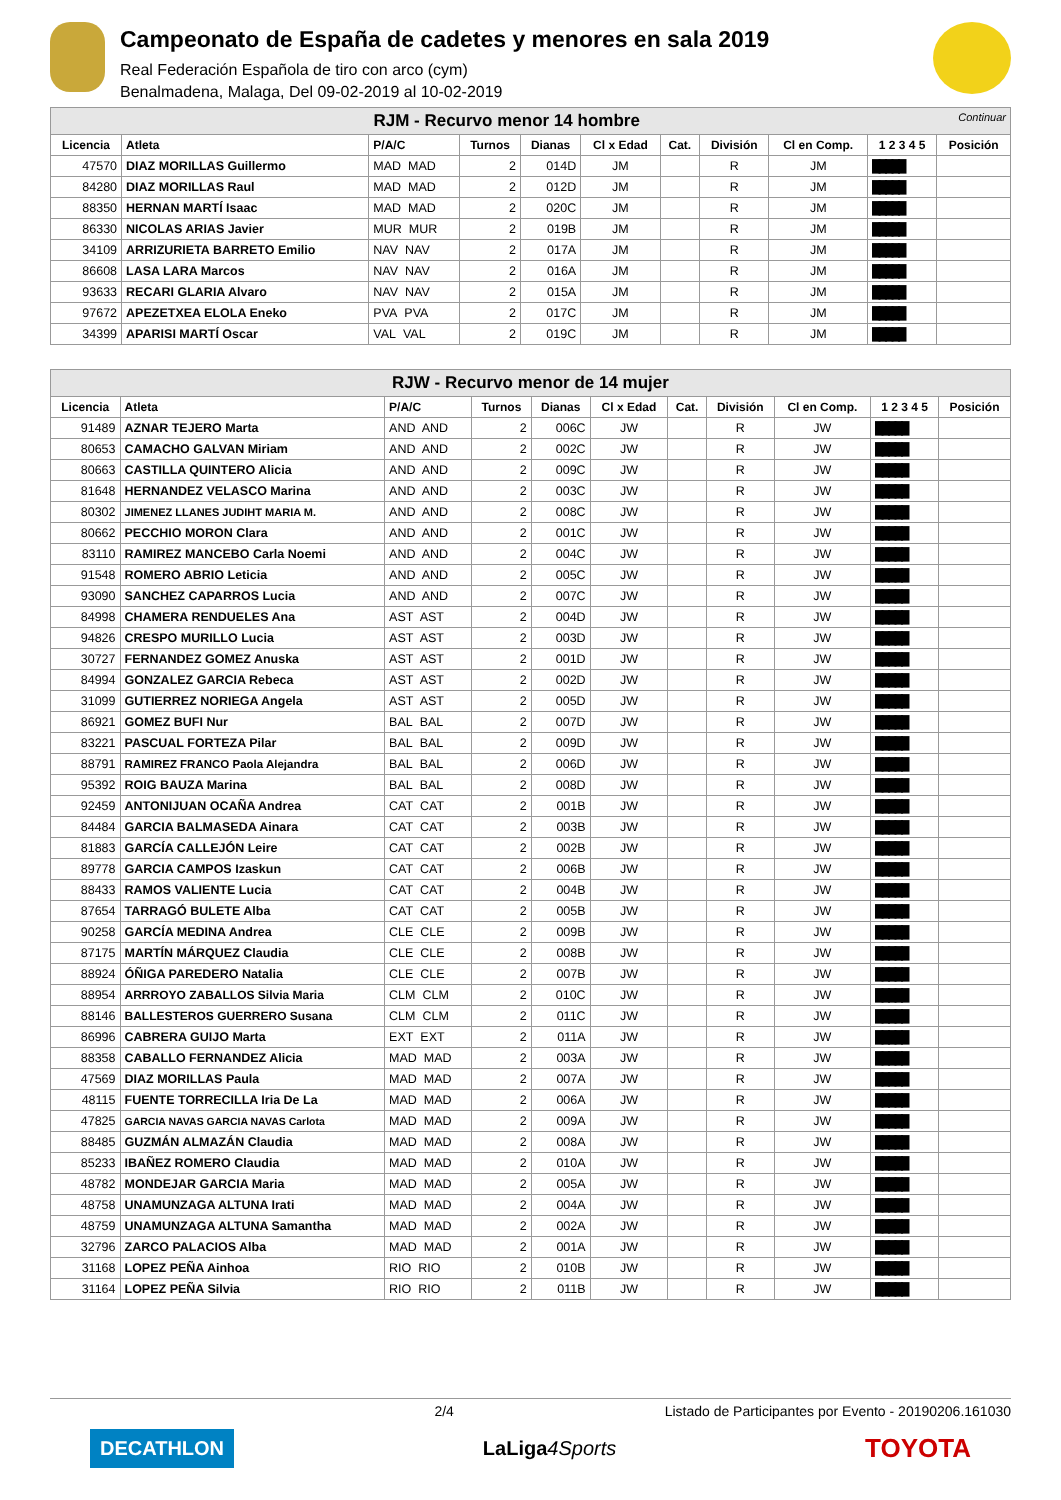Campeonato de España de cadetes y menores en sala 2019
Real Federación Española de tiro con arco (cym)
Benalmadena, Malaga, Del 09-02-2019 al 10-02-2019
| RJM - Recurvo menor 14 hombre Continuar | | | | | | | | | | |
| Licencia | Atleta | P/A/C | Turnos | Dianas | Cl x Edad | Cat. | División | Cl en Comp. | 1 2 3 4 5 | Posición |
| 47570 | DIAZ MORILLAS Guillermo | MAD MAD | 2 | 014D | JM | | R | JM | █████ | |
| 84280 | DIAZ MORILLAS Raul | MAD MAD | 2 | 012D | JM | | R | JM | █████ | |
| 88350 | HERNAN MARTÍ Isaac | MAD MAD | 2 | 020C | JM | | R | JM | █████ | |
| 86330 | NICOLAS ARIAS Javier | MUR MUR | 2 | 019B | JM | | R | JM | █████ | |
| 34109 | ARRIZURIETA BARRETO Emilio | NAV NAV | 2 | 017A | JM | | R | JM | █████ | |
| 86608 | LASA LARA Marcos | NAV NAV | 2 | 016A | JM | | R | JM | █████ | |
| 93633 | RECARI GLARIA Alvaro | NAV NAV | 2 | 015A | JM | | R | JM | █████ | |
| 97672 | APEZETXEA ELOLA Eneko | PVA PVA | 2 | 017C | JM | | R | JM | █████ | |
| 34399 | APARISI MARTÍ Oscar | VAL VAL | 2 | 019C | JM | | R | JM | █████ | |
| RJW - Recurvo menor de 14 mujer | | | | | | | | | | |
| Licencia | Atleta | P/A/C | Turnos | Dianas | Cl x Edad | Cat. | División | Cl en Comp. | 1 2 3 4 5 | Posición |
| 91489 | AZNAR TEJERO Marta | AND AND | 2 | 006C | JW | | R | JW | █████ | |
| 80653 | CAMACHO GALVAN Miriam | AND AND | 2 | 002C | JW | | R | JW | █████ | |
| 80663 | CASTILLA QUINTERO Alicia | AND AND | 2 | 009C | JW | | R | JW | █████ | |
| 81648 | HERNANDEZ VELASCO Marina | AND AND | 2 | 003C | JW | | R | JW | █████ | |
| 80302 | JIMENEZ LLANES JUDIHT MARIA M. | AND AND | 2 | 008C | JW | | R | JW | █████ | |
| 80662 | PECCHIO MORON Clara | AND AND | 2 | 001C | JW | | R | JW | █████ | |
| 83110 | RAMIREZ MANCEBO Carla Noemi | AND AND | 2 | 004C | JW | | R | JW | █████ | |
| 91548 | ROMERO ABRIO Leticia | AND AND | 2 | 005C | JW | | R | JW | █████ | |
| 93090 | SANCHEZ CAPARROS Lucia | AND AND | 2 | 007C | JW | | R | JW | █████ | |
| 84998 | CHAMERA RENDUELES Ana | AST AST | 2 | 004D | JW | | R | JW | █████ | |
| 94826 | CRESPO MURILLO Lucia | AST AST | 2 | 003D | JW | | R | JW | █████ | |
| 30727 | FERNANDEZ GOMEZ Anuska | AST AST | 2 | 001D | JW | | R | JW | █████ | |
| 84994 | GONZALEZ GARCIA Rebeca | AST AST | 2 | 002D | JW | | R | JW | █████ | |
| 31099 | GUTIERREZ NORIEGA Angela | AST AST | 2 | 005D | JW | | R | JW | █████ | |
| 86921 | GOMEZ BUFI Nur | BAL BAL | 2 | 007D | JW | | R | JW | █████ | |
| 83221 | PASCUAL FORTEZA Pilar | BAL BAL | 2 | 009D | JW | | R | JW | █████ | |
| 88791 | RAMIREZ FRANCO Paola Alejandra | BAL BAL | 2 | 006D | JW | | R | JW | █████ | |
| 95392 | ROIG BAUZA Marina | BAL BAL | 2 | 008D | JW | | R | JW | █████ | |
| 92459 | ANTONIJUAN OCAÑA Andrea | CAT CAT | 2 | 001B | JW | | R | JW | █████ | |
| 84484 | GARCIA BALMASEDA Ainara | CAT CAT | 2 | 003B | JW | | R | JW | █████ | |
| 81883 | GARCÍA CALLEJÓN Leire | CAT CAT | 2 | 002B | JW | | R | JW | █████ | |
| 89778 | GARCIA CAMPOS Izaskun | CAT CAT | 2 | 006B | JW | | R | JW | █████ | |
| 88433 | RAMOS VALIENTE Lucia | CAT CAT | 2 | 004B | JW | | R | JW | █████ | |
| 87654 | TARRAGÓ BULETE Alba | CAT CAT | 2 | 005B | JW | | R | JW | █████ | |
| 90258 | GARCÍA MEDINA Andrea | CLE CLE | 2 | 009B | JW | | R | JW | █████ | |
| 87175 | MARTÍN MÁRQUEZ Claudia | CLE CLE | 2 | 008B | JW | | R | JW | █████ | |
| 88924 | ÓÑIGA PAREDERO Natalia | CLE CLE | 2 | 007B | JW | | R | JW | █████ | |
| 88954 | ARRROYO ZABALLOS Silvia Maria | CLM CLM | 2 | 010C | JW | | R | JW | █████ | |
| 88146 | BALLESTEROS GUERRERO Susana | CLM CLM | 2 | 011C | JW | | R | JW | █████ | |
| 86996 | CABRERA GUIJO Marta | EXT EXT | 2 | 011A | JW | | R | JW | █████ | |
| 88358 | CABALLO FERNANDEZ Alicia | MAD MAD | 2 | 003A | JW | | R | JW | █████ | |
| 47569 | DIAZ MORILLAS Paula | MAD MAD | 2 | 007A | JW | | R | JW | █████ | |
| 48115 | FUENTE TORRECILLA Iria De La | MAD MAD | 2 | 006A | JW | | R | JW | █████ | |
| 47825 | GARCIA NAVAS GARCIA NAVAS Carlota | MAD MAD | 2 | 009A | JW | | R | JW | █████ | |
| 88485 | GUZMÁN ALMAZÁN Claudia | MAD MAD | 2 | 008A | JW | | R | JW | █████ | |
| 85233 | IBAÑEZ ROMERO Claudia | MAD MAD | 2 | 010A | JW | | R | JW | █████ | |
| 48782 | MONDEJAR GARCIA Maria | MAD MAD | 2 | 005A | JW | | R | JW | █████ | |
| 48758 | UNAMUNZAGA ALTUNA Irati | MAD MAD | 2 | 004A | JW | | R | JW | █████ | |
| 48759 | UNAMUNZAGA ALTUNA Samantha | MAD MAD | 2 | 002A | JW | | R | JW | █████ | |
| 32796 | ZARCO PALACIOS Alba | MAD MAD | 2 | 001A | JW | | R | JW | █████ | |
| 31168 | LOPEZ PEÑA Ainhoa | RIO RIO | 2 | 010B | JW | | R | JW | █████ | |
| 31164 | LOPEZ PEÑA Silvia | RIO RIO | 2 | 011B | JW | | R | JW | █████ | |
2/4 Listado de Participantes por Evento - 20190206.161030
DECATHLON LaLiga4Sports TOYOTA